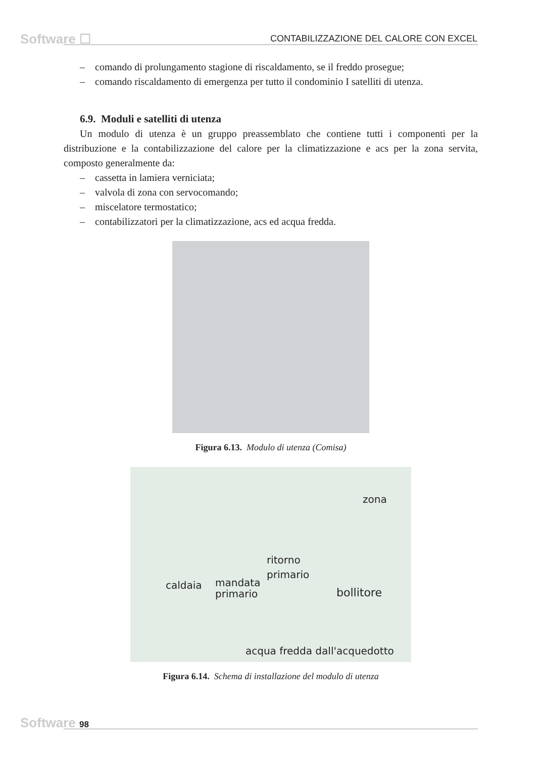Software ☐
CONTABILIZZAZIONE DEL CALORE CON EXCEL
– comando di prolungamento stagione di riscaldamento, se il freddo prosegue;
– comando riscaldamento di emergenza per tutto il condominio I satelliti di utenza.
6.9. Moduli e satelliti di utenza
Un modulo di utenza è un gruppo preassemblato che contiene tutti i componenti per la distribuzione e la contabilizzazione del calore per la climatizzazione e acs per la zona servita, composto generalmente da:
– cassetta in lamiera verniciata;
– valvola di zona con servocomando;
– miscelatore termostatico;
– contabilizzatori per la climatizzazione, acs ed acqua fredda.
Figura 6.13. Modulo di utenza (Comisa)
zona
ritorno
primario
caldaia
mandata
primario
bollitore
acqua fredda dall'acquedotto
Figura 6.14. Schema di installazione del modulo di utenza
Software 98